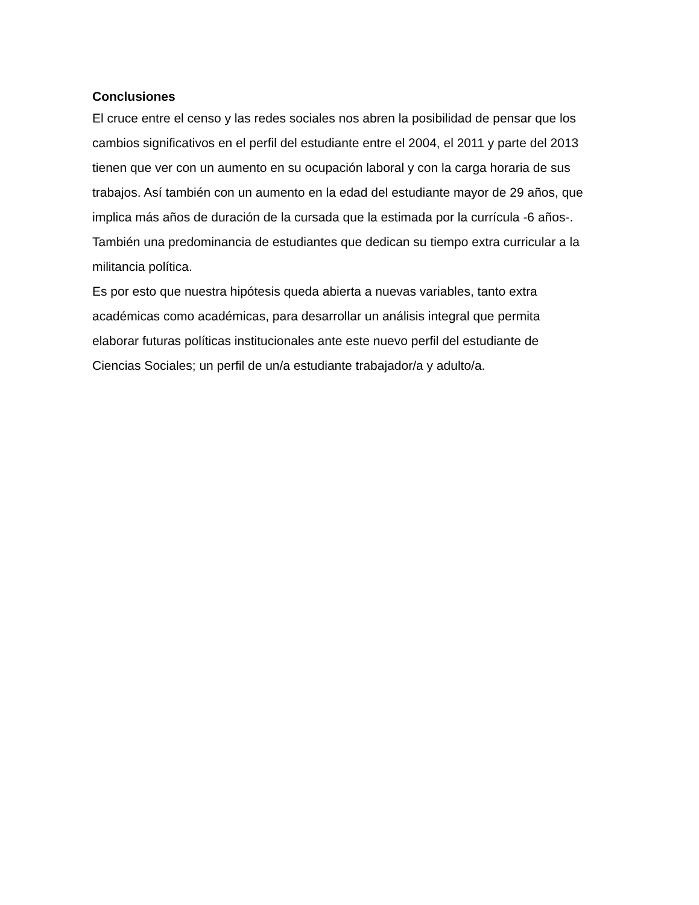Conclusiones
El cruce entre el censo y las redes sociales nos abren la posibilidad de pensar que los
cambios significativos en el perfil del estudiante entre el 2004, el 2011 y parte del 2013
tienen que ver con un aumento en su ocupación laboral y con la carga horaria de sus
trabajos. Así también con un aumento en la edad del estudiante mayor de 29 años, que
implica más años de duración de la cursada que la estimada por la currícula -6 años-.
También una predominancia de estudiantes que dedican su tiempo extra curricular a la
militancia política.
Es por esto que nuestra hipótesis queda abierta a nuevas variables, tanto extra
académicas como académicas, para desarrollar un análisis integral que permita
elaborar futuras políticas institucionales ante este nuevo perfil del estudiante de
Ciencias Sociales; un perfil de un/a estudiante trabajador/a y adulto/a.